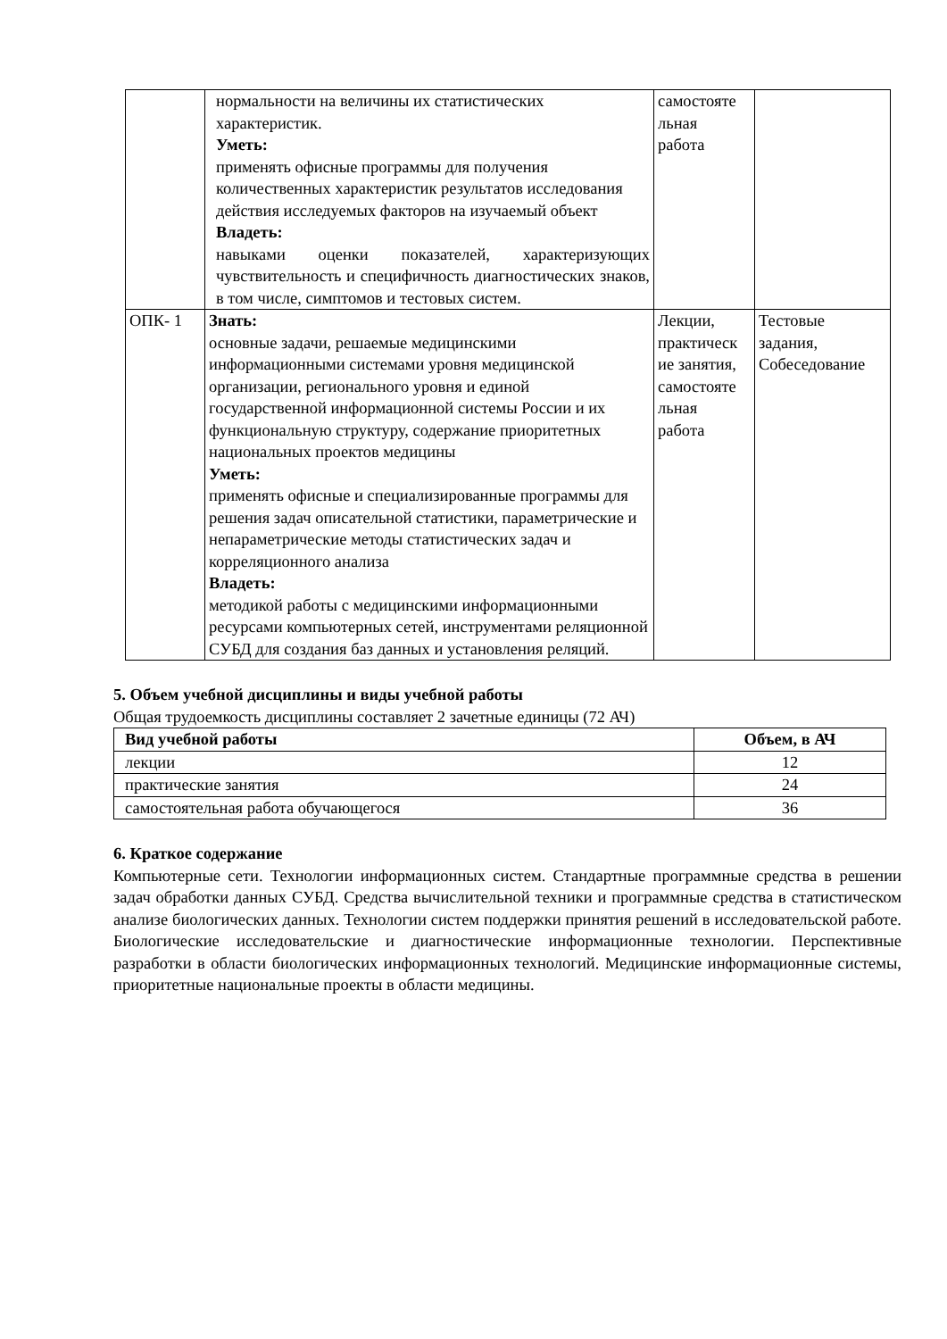| | нормальности на величины их статистических характеристик. Уметь: применять офисные программы для получения количественных характеристик результатов исследования действия исследуемых факторов на изучаемый объект Владеть: навыками оценки показателей, характеризующих чувствительность и специфичность диагностических знаков, в том числе, симптомов и тестовых систем. | самостояте льная работа | |
| ОПК- 1 | Знать: основные задачи, решаемые медицинскими информационными системами уровня медицинской организации, регионального уровня и единой государственной информационной системы России и их функциональную структуру, содержание приоритетных национальных проектов медицины Уметь: применять офисные и специализированные программы для решения задач описательной статистики, параметрические и непараметрические методы статистических задач и корреляционного анализа Владеть: методикой работы с медицинскими информационными ресурсами компьютерных сетей, инструментами реляционной СУБД для создания баз данных и установления реляций. | Лекции, практическ ие занятия, самостояте льная работа | Тестовые задания, Собеседование |
5. Объем учебной дисциплины и виды учебной работы
Общая трудоемкость дисциплины составляет 2 зачетные единицы (72 АЧ)
| Вид учебной работы | Объем, в АЧ |
| --- | --- |
| лекции | 12 |
| практические занятия | 24 |
| самостоятельная работа обучающегося | 36 |
6. Краткое содержание
Компьютерные сети. Технологии информационных систем. Стандартные программные средства в решении задач обработки данных СУБД. Средства вычислительной техники и программные средства в статистическом анализе биологических данных. Технологии систем поддержки принятия решений в исследовательской работе. Биологические исследовательские и диагностические информационные технологии. Перспективные разработки в области биологических информационных технологий. Медицинские информационные системы, приоритетные национальные проекты в области медицины.